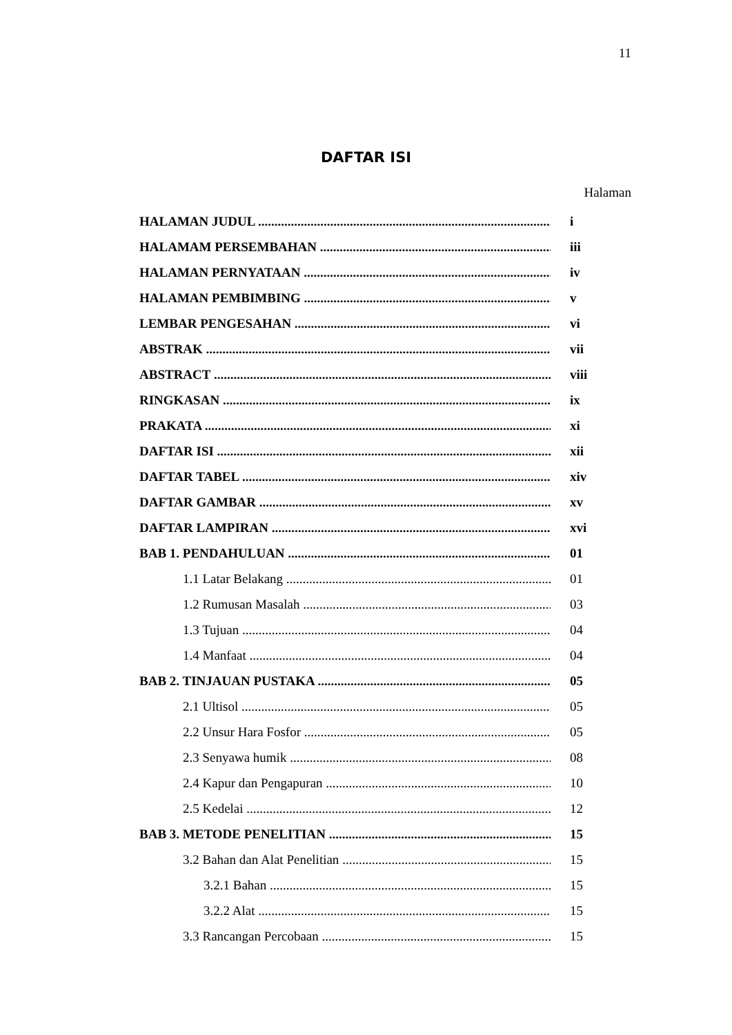11
DAFTAR ISI
Halaman
HALAMAN JUDUL i
HALAMAM PERSEMBAHAN iii
HALAMAN PERNYATAAN iv
HALAMAN PEMBIMBING v
LEMBAR PENGESAHAN vi
ABSTRAK vii
ABSTRACT viii
RINGKASAN ix
PRAKATA xi
DAFTAR ISI xii
DAFTAR TABEL xiv
DAFTAR GAMBAR xv
DAFTAR LAMPIRAN xvi
BAB 1. PENDAHULUAN 01
1.1 Latar Belakang 01
1.2 Rumusan Masalah 03
1.3 Tujuan 04
1.4 Manfaat 04
BAB 2. TINJAUAN PUSTAKA 05
2.1 Ultisol 05
2.2 Unsur Hara Fosfor 05
2.3 Senyawa humik 08
2.4 Kapur dan Pengapuran 10
2.5 Kedelai 12
BAB 3. METODE PENELITIAN 15
3.2 Bahan dan Alat Penelitian 15
3.2.1 Bahan 15
3.2.2 Alat 15
3.3 Rancangan Percobaan 15